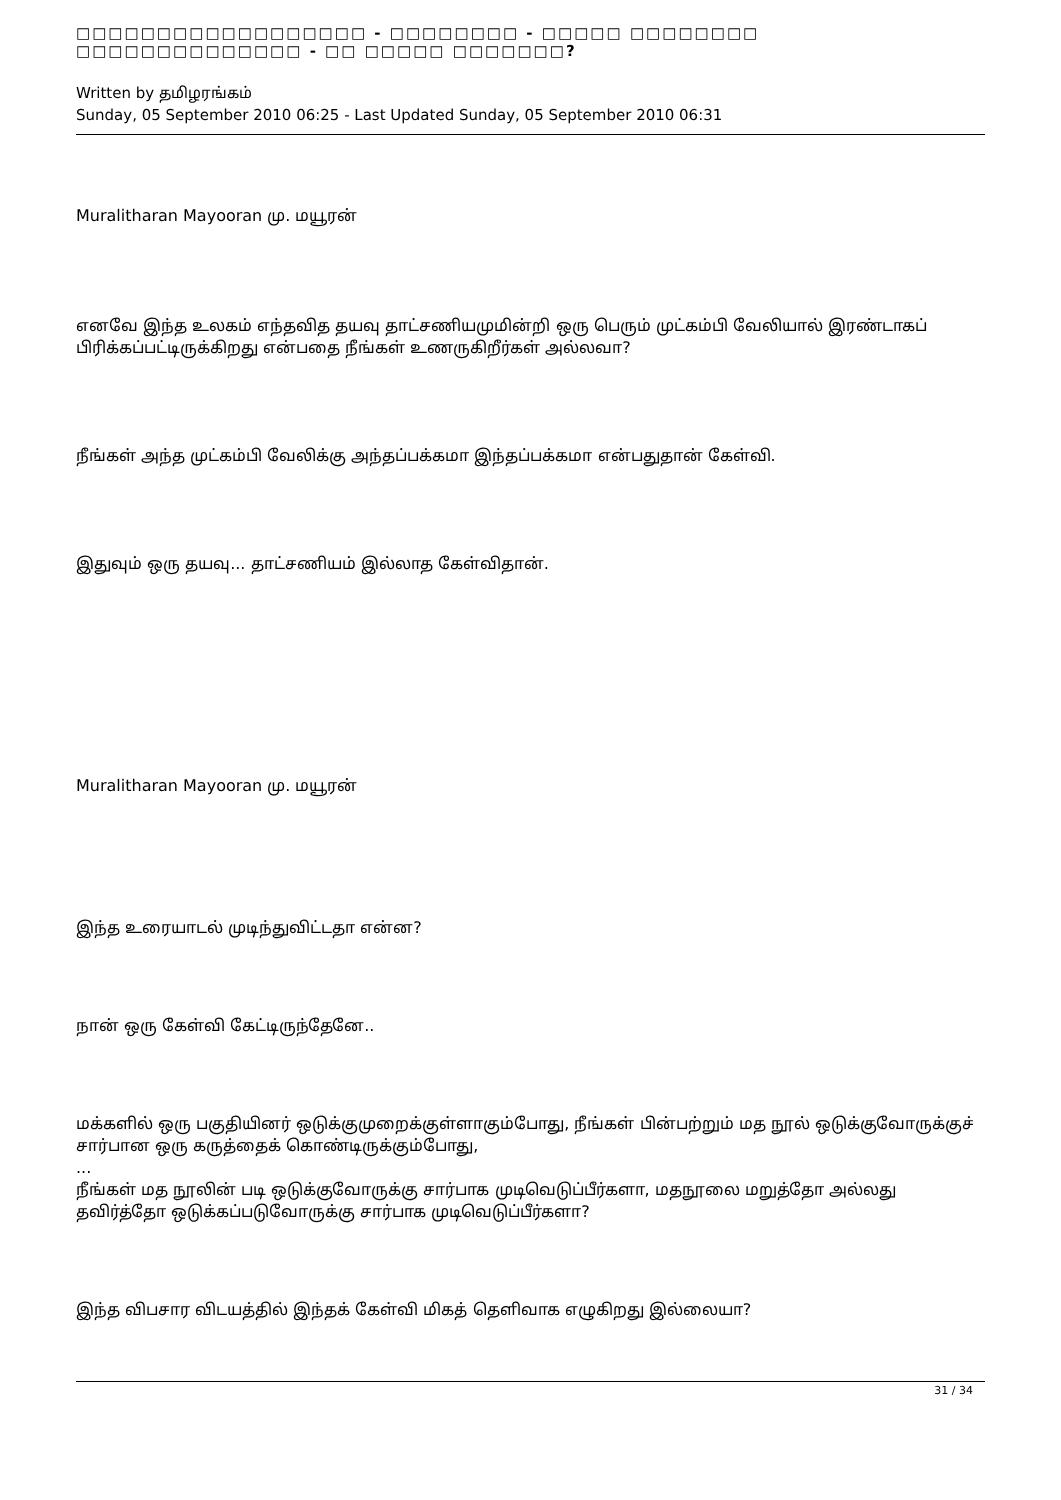□□□□□□□□□□□□□□□□□□ - □□□□□□□□ - □□□□□ □□□□□□□□ □□□□□□□□□□□□□□ - □□ □□□□□ □□□□□□□?
Written by தமிழரங்கம்
Sunday, 05 September 2010 06:25 - Last Updated Sunday, 05 September 2010 06:31
Muralitharan Mayooran மு. மயூரன்
எனவே இந்த உலகம் எந்தவித தயவு தாட்சணியமுமின்றி ஒரு பெரும் முட்கம்பி வேலியால் இரண்டாகப் பிரிக்கப்பட்டிருக்கிறது என்பதை நீங்கள் உணருகிறீர்கள் அல்லவா?
நீங்கள் அந்த முட்கம்பி வேலிக்கு அந்தப்பக்கமா இந்தப்பக்கமா என்பதுதான் கேள்வி.
இதுவும் ஒரு தயவு... தாட்சணியம் இல்லாத கேள்விதான்.
Muralitharan Mayooran மு. மயூரன்
இந்த உரையாடல் முடிந்துவிட்டதா என்ன?
நான் ஒரு கேள்வி கேட்டிருந்தேனே..
மக்களில் ஒரு பகுதியினர் ஒடுக்குமுறைக்குள்ளாகும்போது, நீங்கள் பின்பற்றும் மத நூல் ஒடுக்குவோருக்குச் சார்பான ஒரு கருத்தைக் கொண்டிருக்கும்போது,
...
நீங்கள் மத நூலின் படி ஒடுக்குவோருக்கு சார்பாக முடிவெடுப்பீர்களா, மதநூலை மறுத்தோ அல்லது தவிர்த்தோ ஒடுக்கப்படுவோருக்கு சார்பாக முடிவெடுப்பீர்களா?
இந்த விபசார விடயத்தில் இந்தக் கேள்வி மிகத் தெளிவாக எழுகிறது இல்லையா?
31 / 34